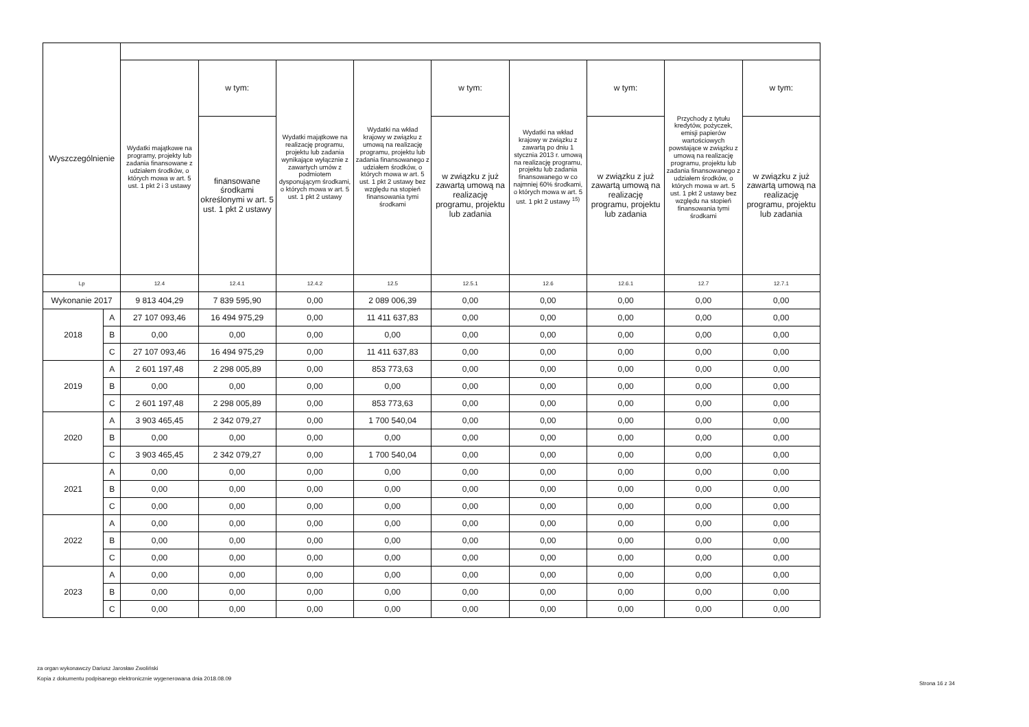| Wyszczególnienie | | | | | | | | | | |
| --- | --- | --- | --- | --- | --- | --- | --- | --- | --- | --- |
| | | Wydatki majątkowe na programy, projekty lub zadania finansowane z udziałem środków, o których mowa w art. 5 ust. 1 pkt 2 i 3 ustawy | w tym: | Wydatki majątkowe na realizację programu, projektu lub zadania wynikające wyłącznie z zawartych umów z podmiotem dysponującym środkami, o których mowa w art. 5 ust. 1 pkt 2 ustawy | Wydatki na wkład krajowy w związku z umową na realizację programu, projektu lub zadania finansowanego z udziałem środków, o których mowa w art. 5 ust. 1 pkt 2 ustawy bez względu na stopień finansowania tymi środkami | w tym: | Wydatki na wkład krajowy w związku z zawartą po dniu 1 stycznia 2013 r. umową na realizację programu, projektu lub zadania finansowanego w co najmniej 60% środkami, o których mowa w art. 5 ust. 1 pkt 2 ustawy <sup>15)</sup> | w tym: | Przychody z tytułu kredytów, pożyczek, emisji papierów wartościowych powstające w związku z umową na realizację programu, projektu lub zadania finansowanego z udziałem środków, o których mowa w art. 5 ust. 1 pkt 2 ustawy bez względu na stopień finansowania tymi środkami | w tym: |
| | | | finansowane środkami określonymi w art. 5 ust. 1 pkt 2 ustawy | | | w związku z już zawartą umową na realizację programu, projektu lub zadania | | w związku z już zawartą umową na realizację programu, projektu lub zadania | | w związku z już zawartą umową na realizację programu, projektu lub zadania |
| Lp | | 12.4 | 12.4.1 | 12.4.2 | 12.5 | 12.5.1 | 12.6 | 12.6.1 | 12.7 | 12.7.1 |
| Wykonanie 2017 | | 9 813 404,29 | 7 839 595,90 | 0,00 | 2 089 006,39 | 0,00 | 0,00 | 0,00 | 0,00 | 0,00 |
| 2018 | A | 27 107 093,46 | 16 494 975,29 | 0,00 | 11 411 637,83 | 0,00 | 0,00 | 0,00 | 0,00 | 0,00 |
| | B | 0,00 | 0,00 | 0,00 | 0,00 | 0,00 | 0,00 | 0,00 | 0,00 | 0,00 |
| | C | 27 107 093,46 | 16 494 975,29 | 0,00 | 11 411 637,83 | 0,00 | 0,00 | 0,00 | 0,00 | 0,00 |
| 2019 | A | 2 601 197,48 | 2 298 005,89 | 0,00 | 853 773,63 | 0,00 | 0,00 | 0,00 | 0,00 | 0,00 |
| | B | 0,00 | 0,00 | 0,00 | 0,00 | 0,00 | 0,00 | 0,00 | 0,00 | 0,00 |
| | C | 2 601 197,48 | 2 298 005,89 | 0,00 | 853 773,63 | 0,00 | 0,00 | 0,00 | 0,00 | 0,00 |
| 2020 | A | 3 903 465,45 | 2 342 079,27 | 0,00 | 1 700 540,04 | 0,00 | 0,00 | 0,00 | 0,00 | 0,00 |
| | B | 0,00 | 0,00 | 0,00 | 0,00 | 0,00 | 0,00 | 0,00 | 0,00 | 0,00 |
| | C | 3 903 465,45 | 2 342 079,27 | 0,00 | 1 700 540,04 | 0,00 | 0,00 | 0,00 | 0,00 | 0,00 |
| 2021 | A | 0,00 | 0,00 | 0,00 | 0,00 | 0,00 | 0,00 | 0,00 | 0,00 | 0,00 |
| | B | 0,00 | 0,00 | 0,00 | 0,00 | 0,00 | 0,00 | 0,00 | 0,00 | 0,00 |
| | C | 0,00 | 0,00 | 0,00 | 0,00 | 0,00 | 0,00 | 0,00 | 0,00 | 0,00 |
| 2022 | A | 0,00 | 0,00 | 0,00 | 0,00 | 0,00 | 0,00 | 0,00 | 0,00 | 0,00 |
| | B | 0,00 | 0,00 | 0,00 | 0,00 | 0,00 | 0,00 | 0,00 | 0,00 | 0,00 |
| | C | 0,00 | 0,00 | 0,00 | 0,00 | 0,00 | 0,00 | 0,00 | 0,00 | 0,00 |
| 2023 | A | 0,00 | 0,00 | 0,00 | 0,00 | 0,00 | 0,00 | 0,00 | 0,00 | 0,00 |
| | B | 0,00 | 0,00 | 0,00 | 0,00 | 0,00 | 0,00 | 0,00 | 0,00 | 0,00 |
| | C | 0,00 | 0,00 | 0,00 | 0,00 | 0,00 | 0,00 | 0,00 | 0,00 | 0,00 |
za organ wykonawczy Dariusz Jarosław Zwoliński
Kopia z dokumentu podpisanego elektronicznie wygenerowana dnia 2018.08.09
Strona 16 z 34